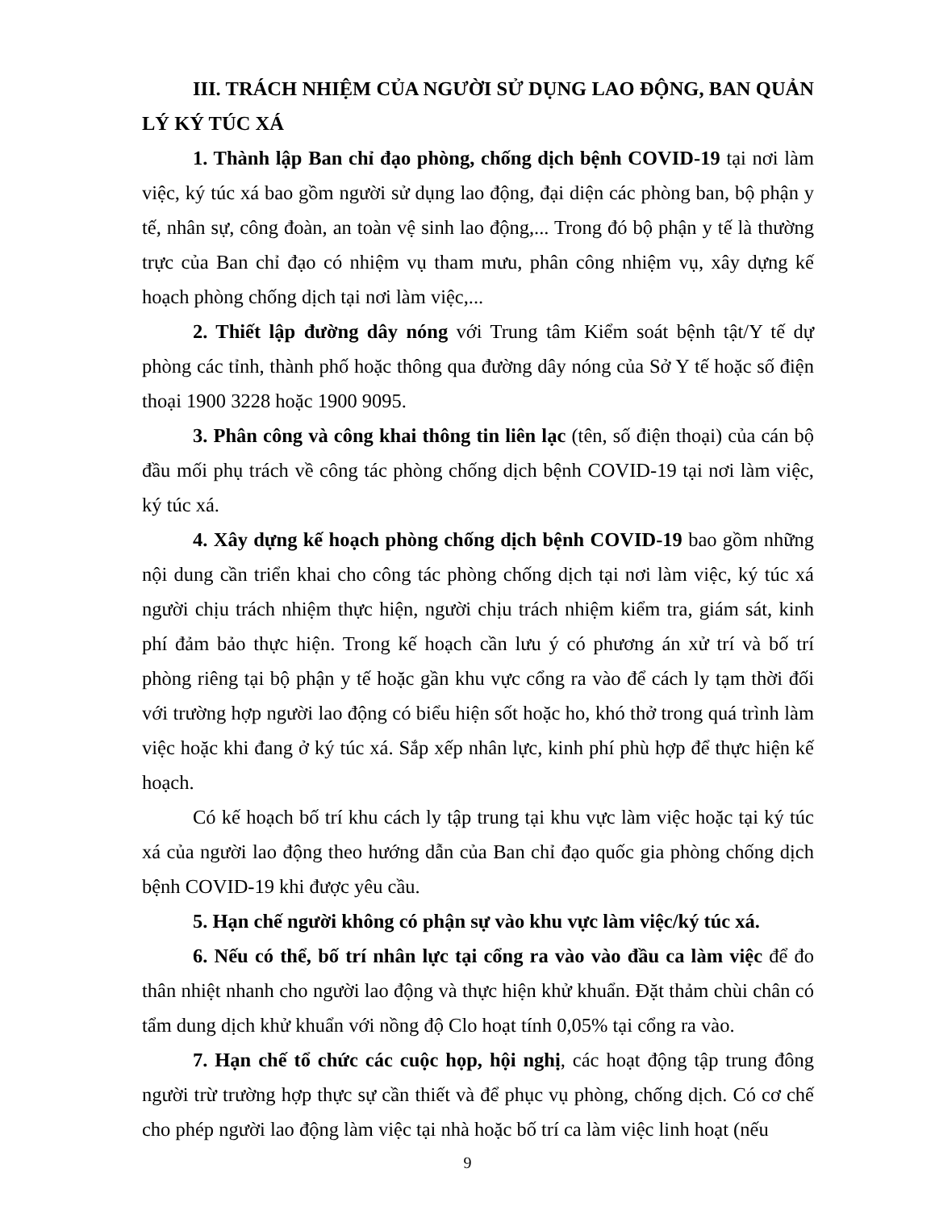III. TRÁCH NHIỆM CỦA NGƯỜI SỬ DỤNG LAO ĐỘNG, BAN QUẢN LÝ KÝ TÚC XÁ
1. Thành lập Ban chỉ đạo phòng, chống dịch bệnh COVID-19 tại nơi làm việc, ký túc xá bao gồm người sử dụng lao động, đại diện các phòng ban, bộ phận y tế, nhân sự, công đoàn, an toàn vệ sinh lao động,... Trong đó bộ phận y tế là thường trực của Ban chỉ đạo có nhiệm vụ tham mưu, phân công nhiệm vụ, xây dựng kế hoạch phòng chống dịch tại nơi làm việc,...
2. Thiết lập đường dây nóng với Trung tâm Kiểm soát bệnh tật/Y tế dự phòng các tỉnh, thành phố hoặc thông qua đường dây nóng của Sở Y tế hoặc số điện thoại 1900 3228 hoặc 1900 9095.
3. Phân công và công khai thông tin liên lạc (tên, số điện thoại) của cán bộ đầu mối phụ trách về công tác phòng chống dịch bệnh COVID-19 tại nơi làm việc, ký túc xá.
4. Xây dựng kế hoạch phòng chống dịch bệnh COVID-19 bao gồm những nội dung cần triển khai cho công tác phòng chống dịch tại nơi làm việc, ký túc xá người chịu trách nhiệm thực hiện, người chịu trách nhiệm kiểm tra, giám sát, kinh phí đảm bảo thực hiện. Trong kế hoạch cần lưu ý có phương án xử trí và bố trí phòng riêng tại bộ phận y tế hoặc gần khu vực cổng ra vào để cách ly tạm thời đối với trường hợp người lao động có biểu hiện sốt hoặc ho, khó thở trong quá trình làm việc hoặc khi đang ở ký túc xá. Sắp xếp nhân lực, kinh phí phù hợp để thực hiện kế hoạch.
Có kế hoạch bố trí khu cách ly tập trung tại khu vực làm việc hoặc tại ký túc xá của người lao động theo hướng dẫn của Ban chỉ đạo quốc gia phòng chống dịch bệnh COVID-19 khi được yêu cầu.
5. Hạn chế người không có phận sự vào khu vực làm việc/ký túc xá.
6. Nếu có thể, bố trí nhân lực tại cổng ra vào vào đầu ca làm việc để đo thân nhiệt nhanh cho người lao động và thực hiện khử khuẩn. Đặt thảm chùi chân có tẩm dung dịch khử khuẩn với nồng độ Clo hoạt tính 0,05% tại cổng ra vào.
7. Hạn chế tổ chức các cuộc họp, hội nghị, các hoạt động tập trung đông người trừ trường hợp thực sự cần thiết và để phục vụ phòng, chống dịch. Có cơ chế cho phép người lao động làm việc tại nhà hoặc bố trí ca làm việc linh hoạt (nếu
9